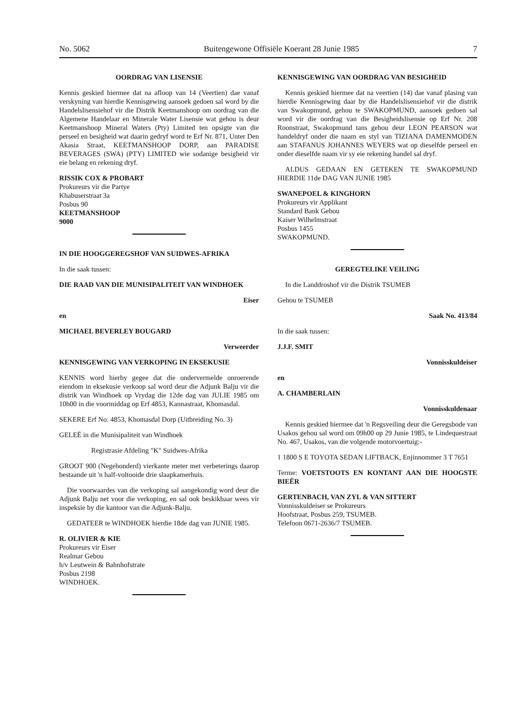No. 5062 Buitengewone Offisiële Koerant 28 Junie 1985 7
OORDRAG VAN LISENSIE
Kennis geskied hiermee dat na afloop van 14 (Veertien) dae vanaf verskyning van hierdie Kennisgewing aansoek gedoen sal word by die Handelslisensiehof vir die Distrik Keetmanshoop om oordrag van die Algemene Handelaar en Minerale Water Lisensie wat gehou is deur Keetmanshoop Mineral Waters (Pty) Limited ten opsigte van die perseel en besigheid wat daarin gedryf word te Erf Nr. 871, Unter Den Akasia Straat, KEETMANSHOOP DORP, aan PARADISE BEVERAGES (SWA) (PTY) LIMITED wie sodanige besigheid vir eie belang en rekening dryf.
RISSIK COX & PROBART
Prokureurs vir die Partye
Khabuserstraat 3a
Posbus 90
KEETMANSHOOP
9000
IN DIE HOOGGEREGSHOF VAN SUIDWES-AFRIKA
In die saak tussen:
DIE RAAD VAN DIE MUNISIPALITEIT VAN WINDHOEK
Eiser
en
MICHAEL BEVERLEY BOUGARD
Verweerder
KENNISGEWING VAN VERKOPING IN EKSEKUSIE
KENNIS word hierby gegee dat die ondervermelde onroerende eiendom in eksekusie verkoop sal word deur die Adjunk Balju vir die distrik van Windhoek op Vrydag die 12de dag van JULIE 1985 om 10h00 in die voormiddag op Erf 4853, Kannastraat, Khomasdal.
SEKERE Erf No. 4853, Khomasdal Dorp (Uitbreiding No. 3)
GELEË in die Munisipaliteit van Windhoek
Registrasie Afdeling "K" Suidwes-Afrika
GROOT 900 (Negehonderd) vierkante meter met verbeterings daarop bestaande uit 'n half-voltooide drie slaapkamerhuis.
Die voorwaardes van die verkoping sal aangekondig word deur die Adjunk Balju net voor die verkoping, en sal ook beskikbaar wees vir inspeksie by die kantoor van die Adjunk-Balju.
GEDATEER te WINDHOEK hierdie 18de dag van JUNIE 1985.
R. OLIVIER & KIE
Prokureurs vir Eiser
Realmar Gebou
h/v Leutwein & Bahnhofstrate
Posbus 2198
WINDHOEK.
KENNISGEWING VAN OORDRAG VAN BESIGHEID
Kennis geskied hiermee dat na veertien (14) dae vanaf plasing van hierdie Kennisgewing daar by die Handelslisensiehof vir die distrik van Swakopmund, gehou te SWAKOPMUND, aansoek gedoen sal word vir die oordrag van die Besigheidslisensie op Erf Nr. 208 Roonstraat, Swakopmund tans gehou deur LEON PEARSON wat handeldryf onder die naam en styl van TIZIANA DAMENMODEN aan STAFANUS JOHANNES WEYERS wat op dieselfde perseel en onder dieselfde naam vir sy eie rekening handel sal dryf.
ALDUS GEDAAN EN GETEKEN TE SWAKOPMUND HIERDIE 11de DAG VAN JUNIE 1985
SWANEPOEL & KINGHORN
Prokureurs vir Applikant
Standard Bank Gebou
Kaiser Wilhelmstraat
Posbus 1455
SWAKOPMUND.
GEREGTELIKE VEILING
In die Landdroshof vir die Distrik TSUMEB
Gehou te TSUMEB
Saak No. 413/84
In die saak tussen:
J.J.F. SMIT
Vonnisskuldeiser
en
A. CHAMBERLAIN
Vonnisskuldenaar
Kennis geskied hiermee dat 'n Regsveiling deur die Geregsbode van Usakos gehou sal word om 09h00 op 29 Junie 1985, te Lindequestraat No. 467, Usakos, van die volgende motorvoertuig:-
1 1800 S E TOYOTA SEDAN LIFTBACK, Enjinnommer 3 T 7651
Terme: VOETSTOOTS EN KONTANT AAN DIE HOOGSTE BIEËR
GERTENBACH, VAN ZYL & VAN SITTERT
Vonnisskuldeiser se Prokureurs
Hoofstraat, Posbus 259, TSUMEB.
Telefoon 0671-2636/7 TSUMEB.